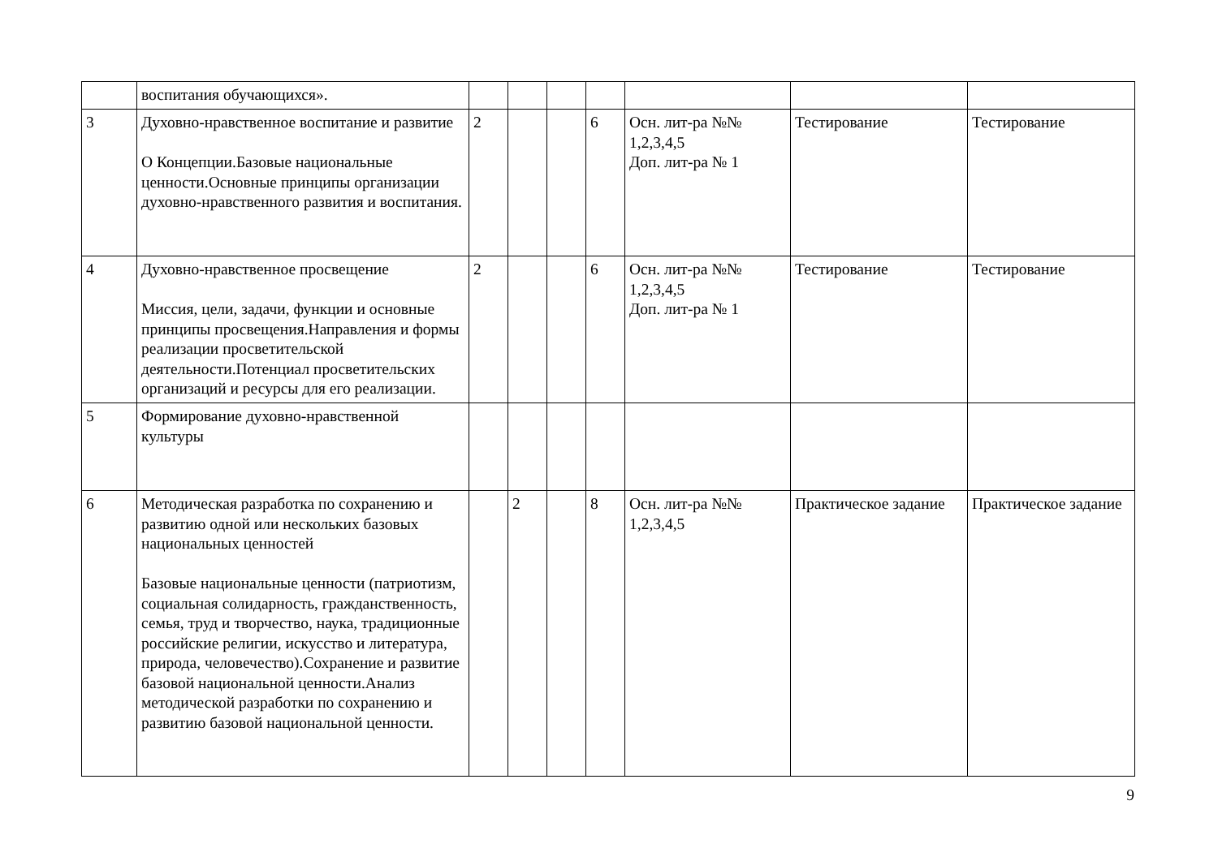| | воспитания обучающихся». | | | | | | | |
| 3 | Духовно-нравственное воспитание и развитие О Концепции.Базовые национальные ценности.Основные принципы организации духовно-нравственного развития и воспитания. | 2 | | | 6 | Осн. лит-ра №№ 1,2,3,4,5 Доп. лит-ра № 1 | Тестирование | Тестирование |
| 4 | Духовно-нравственное просвещение Миссия, цели, задачи, функции и основные принципы просвещения.Направления и формы реализации просветительской деятельности.Потенциал просветительских организаций и ресурсы для его реализации. | 2 | | | 6 | Осн. лит-ра №№ 1,2,3,4,5 Доп. лит-ра № 1 | Тестирование | Тестирование |
| 5 | Формирование духовно-нравственной культуры | | | | | | | |
| 6 | Методическая разработка по сохранению и развитию одной или нескольких базовых национальных ценностей Базовые национальные ценности (патриотизм, социальная солидарность, гражданственность, семья, труд и творчество, наука, традиционные российские религии, искусство и литература, природа, человечество).Сохранение и развитие базовой национальной ценности.Анализ методической разработки по сохранению и развитию базовой национальной ценности. | | 2 | | 8 | Осн. лит-ра №№ 1,2,3,4,5 | Практическое задание | Практическое задание |
9